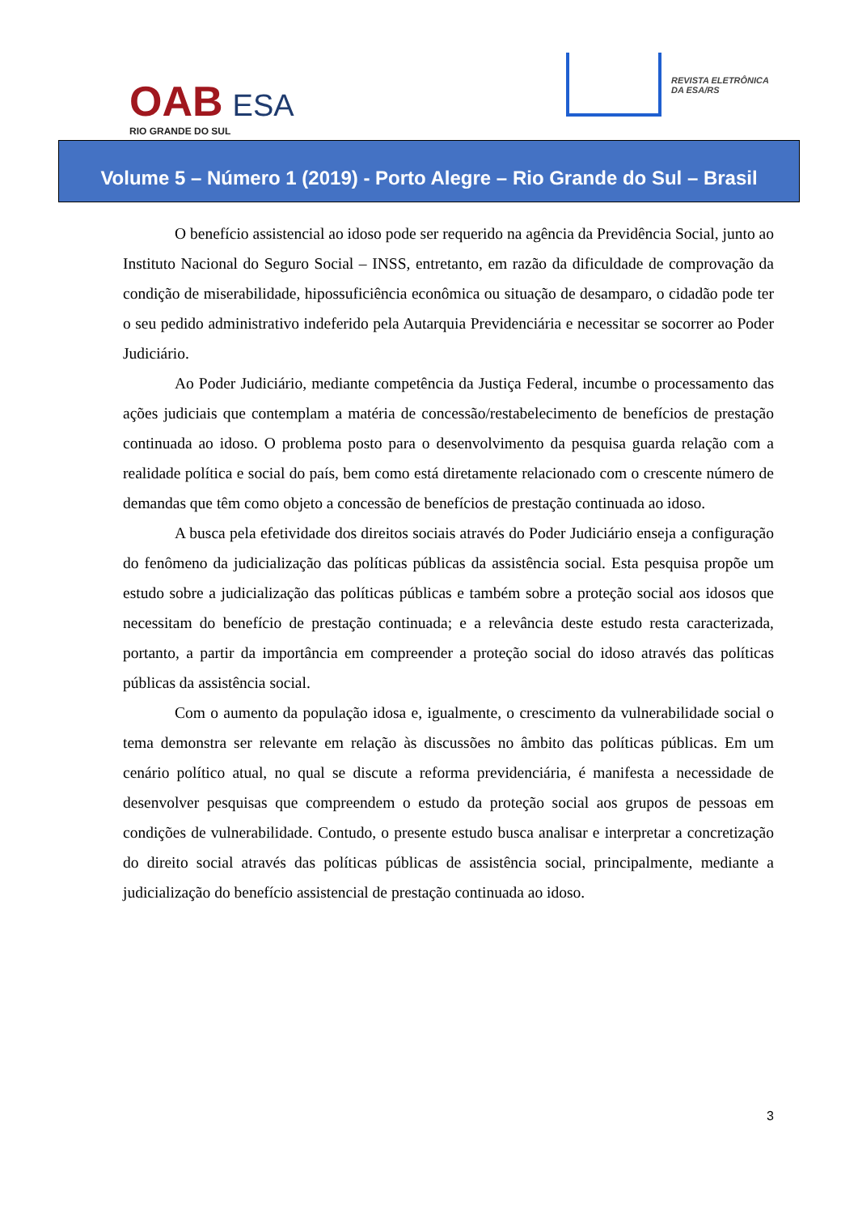OAB ESA
RIO GRANDE DO SUL
REVISTA ELETRÔNICA
DA ESA/RS
Volume 5 – Número 1 (2019) - Porto Alegre – Rio Grande do Sul – Brasil
O benefício assistencial ao idoso pode ser requerido na agência da Previdência Social, junto ao Instituto Nacional do Seguro Social – INSS, entretanto, em razão da dificuldade de comprovação da condição de miserabilidade, hipossuficiência econômica ou situação de desamparo, o cidadão pode ter o seu pedido administrativo indeferido pela Autarquia Previdenciária e necessitar se socorrer ao Poder Judiciário.
Ao Poder Judiciário, mediante competência da Justiça Federal, incumbe o processamento das ações judiciais que contemplam a matéria de concessão/restabelecimento de benefícios de prestação continuada ao idoso. O problema posto para o desenvolvimento da pesquisa guarda relação com a realidade política e social do país, bem como está diretamente relacionado com o crescente número de demandas que têm como objeto a concessão de benefícios de prestação continuada ao idoso.
A busca pela efetividade dos direitos sociais através do Poder Judiciário enseja a configuração do fenômeno da judicialização das políticas públicas da assistência social. Esta pesquisa propõe um estudo sobre a judicialização das políticas públicas e também sobre a proteção social aos idosos que necessitam do benefício de prestação continuada; e a relevância deste estudo resta caracterizada, portanto, a partir da importância em compreender a proteção social do idoso através das políticas públicas da assistência social.
Com o aumento da população idosa e, igualmente, o crescimento da vulnerabilidade social o tema demonstra ser relevante em relação às discussões no âmbito das políticas públicas. Em um cenário político atual, no qual se discute a reforma previdenciária, é manifesta a necessidade de desenvolver pesquisas que compreendem o estudo da proteção social aos grupos de pessoas em condições de vulnerabilidade. Contudo, o presente estudo busca analisar e interpretar a concretização do direito social através das políticas públicas de assistência social, principalmente, mediante a judicialização do benefício assistencial de prestação continuada ao idoso.
3